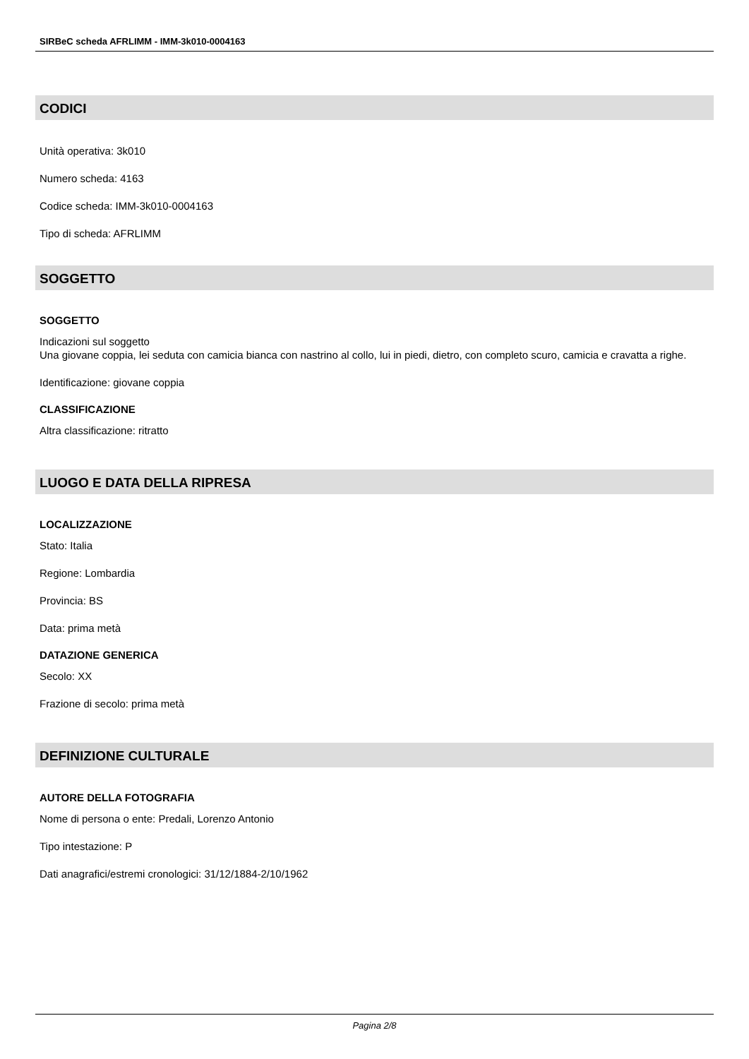SIRBeC scheda AFRLIMM - IMM-3k010-0004163
CODICI
Unità operativa: 3k010
Numero scheda: 4163
Codice scheda: IMM-3k010-0004163
Tipo di scheda: AFRLIMM
SOGGETTO
SOGGETTO
Indicazioni sul soggetto
Una giovane coppia, lei seduta con camicia bianca con nastrino al collo, lui in piedi, dietro, con completo scuro, camicia e cravatta a righe.
Identificazione: giovane coppia
CLASSIFICAZIONE
Altra classificazione: ritratto
LUOGO E DATA DELLA RIPRESA
LOCALIZZAZIONE
Stato: Italia
Regione: Lombardia
Provincia: BS
Data: prima metà
DATAZIONE GENERICA
Secolo: XX
Frazione di secolo: prima metà
DEFINIZIONE CULTURALE
AUTORE DELLA FOTOGRAFIA
Nome di persona o ente: Predali, Lorenzo Antonio
Tipo intestazione: P
Dati anagrafici/estremi cronologici: 31/12/1884-2/10/1962
Pagina 2/8